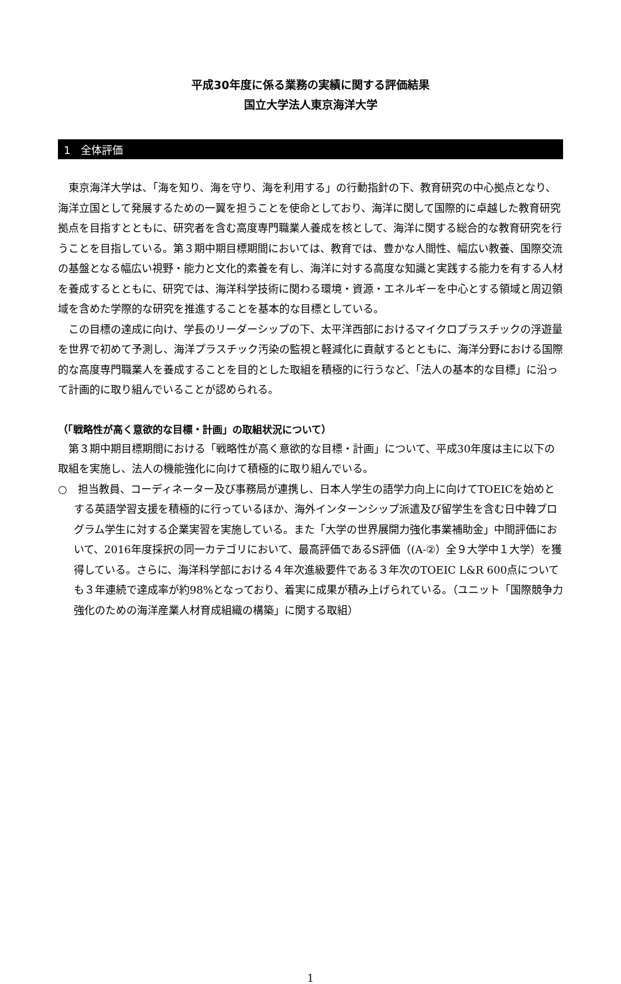平成30年度に係る業務の実績に関する評価結果
国立大学法人東京海洋大学
1　全体評価
東京海洋大学は、「海を知り、海を守り、海を利用する」の行動指針の下、教育研究の中心拠点となり、海洋立国として発展するための一翼を担うことを使命としており、海洋に関して国際的に卓越した教育研究拠点を目指すとともに、研究者を含む高度専門職業人養成を核として、海洋に関する総合的な教育研究を行うことを目指している。第３期中期目標期間においては、教育では、豊かな人間性、幅広い教養、国際交流の基盤となる幅広い視野・能力と文化的素養を有し、海洋に対する高度な知識と実践する能力を有する人材を養成するとともに、研究では、海洋科学技術に関わる環境・資源・エネルギーを中心とする領域と周辺領域を含めた学際的な研究を推進することを基本的な目標としている。
この目標の達成に向け、学長のリーダーシップの下、太平洋西部におけるマイクロプラスチックの浮遊量を世界で初めて予測し、海洋プラスチック汚染の監視と軽減化に貢献するとともに、海洋分野における国際的な高度専門職業人を養成することを目的とした取組を積極的に行うなど、「法人の基本的な目標」に沿って計画的に取り組んでいることが認められる。
（「戦略性が高く意欲的な目標・計画」の取組状況について）
第３期中期目標期間における「戦略性が高く意欲的な目標・計画」について、平成30年度は主に以下の取組を実施し、法人の機能強化に向けて積極的に取り組んでいる。
○　担当教員、コーディネーター及び事務局が連携し、日本人学生の語学力向上に向けてTOEICを始めとする英語学習支援を積極的に行っているほか、海外インターンシップ派遣及び留学生を含む日中韓プログラム学生に対する企業実習を実施している。また「大学の世界展開力強化事業補助金」中間評価において、2016年度採択の同一カテゴリにおいて、最高評価であるS評価（(A-②）全９大学中１大学）を獲得している。さらに、海洋科学部における４年次進級要件である３年次のTOEIC L&R 600点についても３年連続で達成率が約98%となっており、着実に成果が積み上げられている。（ユニット「国際競争力強化のための海洋産業人材育成組織の構築」に関する取組）
1